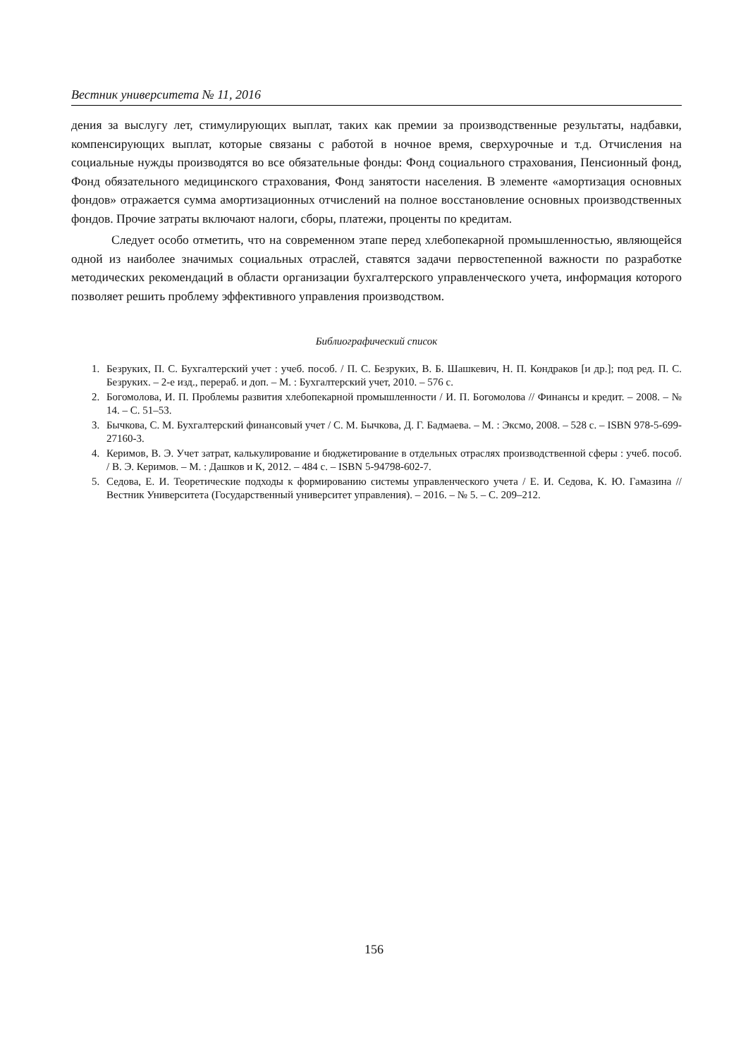Вестник университета № 11, 2016
дения за выслугу лет, стимулирующих выплат, таких как премии за производственные результаты, надбавки, компенсирующих выплат, которые связаны с работой в ночное время, сверхурочные и т.д. Отчисления на социальные нужды производятся во все обязательные фонды: Фонд социального страхования, Пенсионный фонд, Фонд обязательного медицинского страхования, Фонд занятости населения. В элементе «амортизация основных фондов» отражается сумма амортизационных отчислений на полное восстановление основных производственных фондов. Прочие затраты включают налоги, сборы, платежи, проценты по кредитам.
Следует особо отметить, что на современном этапе перед хлебопекарной промышленностью, являющейся одной из наиболее значимых социальных отраслей, ставятся задачи первостепенной важности по разработке методических рекомендаций в области организации бухгалтерского управленческого учета, информация которого позволяет решить проблему эффективного управления производством.
Библиографический список
1. Безруких, П. С. Бухгалтерский учет : учеб. пособ. / П. С. Безруких, В. Б. Шашкевич, Н. П. Кондраков [и др.]; под ред. П. С. Безруких. – 2-е изд., перераб. и доп. – М. : Бухгалтерский учет, 2010. – 576 с.
2. Богомолова, И. П. Проблемы развития хлебопекарной промышленности / И. П. Богомолова // Финансы и кредит. – 2008. – № 14. – С. 51–53.
3. Бычкова, С. М. Бухгалтерский финансовый учет / С. М. Бычкова, Д. Г. Бадмаева. – М. : Эксмо, 2008. – 528 с. – ISBN 978-5-699-27160-3.
4. Керимов, В. Э. Учет затрат, калькулирование и бюджетирование в отдельных отраслях производственной сферы : учеб. пособ. / В. Э. Керимов. – М. : Дашков и К, 2012. – 484 с. – ISBN 5-94798-602-7.
5. Седова, Е. И. Теоретические подходы к формированию системы управленческого учета / Е. И. Седова, К. Ю. Гамазина // Вестник Университета (Государственный университет управления). – 2016. – № 5. – С. 209–212.
156